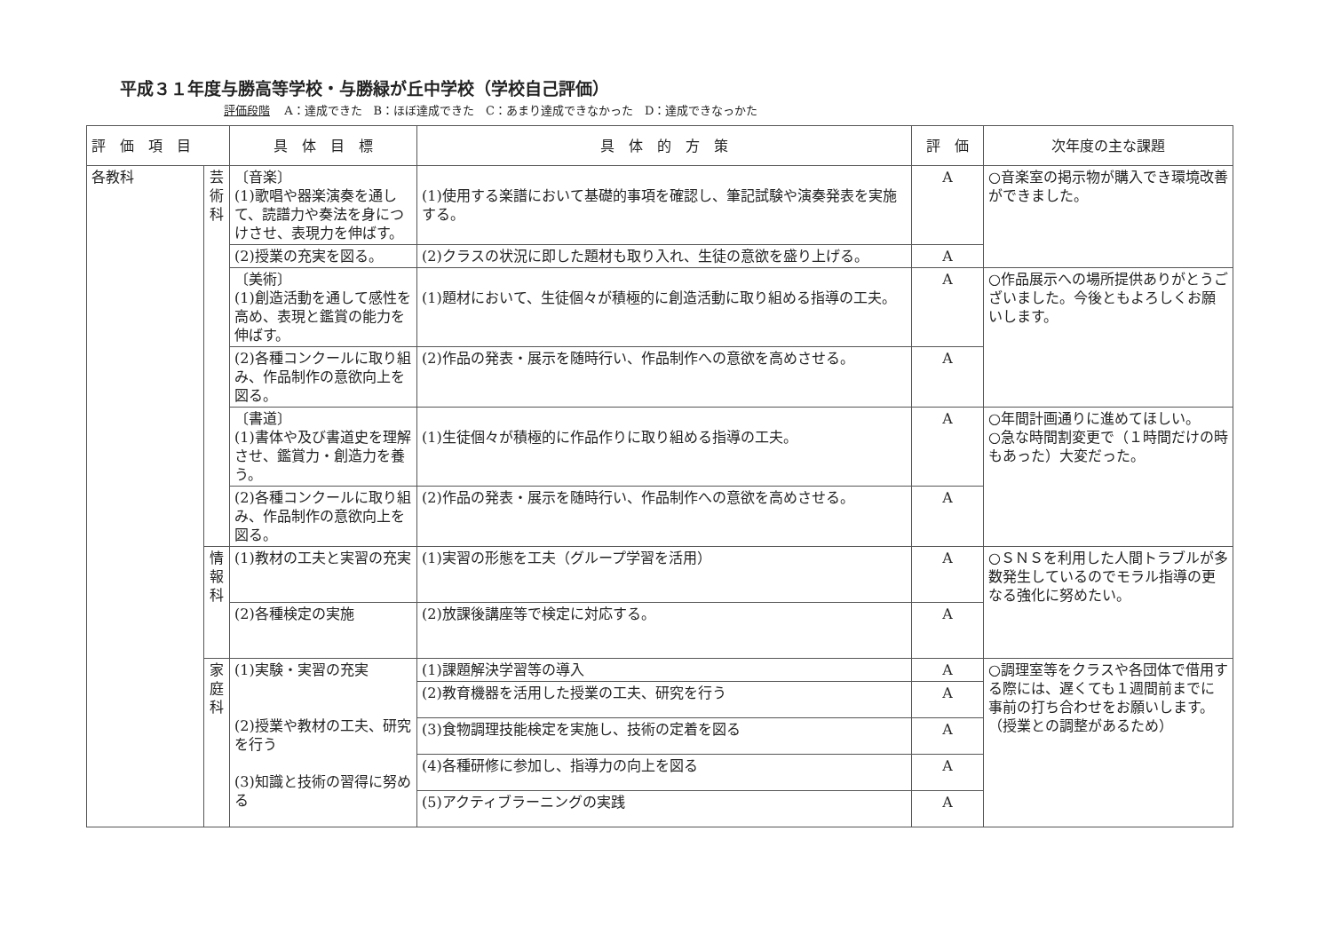平成３１年度与勝高等学校・与勝緑が丘中学校（学校自己評価）
評価段階 A：達成できた　B：ほぼ達成できた　C：あまり達成できなかった　D：達成できなっかた
| 評 価 項 目 | | 具 体 目 標 | 具 体 的 方 策 | 評 価 | 次年度の主な課題 |
| --- | --- | --- | --- | --- | --- |
| 各教科 | 芸術科 | 〔音楽〕 (1)歌唱や器楽演奏を通して、読譜力や奏法を身につけさせ、表現力を伸ばす。 | (1)使用する楽譜において基礎的事項を確認し、筆記試験や演奏発表を実施する。 | A | ○音楽室の掲示物が購入でき環境改善ができました。 |
| | | (2)授業の充実を図る。 | (2)クラスの状況に即した題材も取り入れ、生徒の意欲を盛り上げる。 | A | |
| | | 〔美術〕 (1)創造活動を通して感性を高め、表現と鑑賞の能力を伸ばす。 | (1)題材において、生徒個々が積極的に創造活動に取り組める指導の工夫。 | A | ○作品展示への場所提供ありがとうございました。今後ともよろしくお願いします。 |
| | | (2)各種コンクールに取り組み、作品制作の意欲向上を図る。 | (2)作品の発表・展示を随時行い、作品制作への意欲を高めさせる。 | A | |
| | | 〔書道〕 (1)書体や及び書道史を理解させ、鑑賞力・創造力を養う。 | (1)生徒個々が積極的に作品作りに取り組める指導の工夫。 | A | ○年間計画通りに進めてほしい。 ○急な時間割変更で（１時間だけの時もあった）大変だった。 |
| | | (2)各種コンクールに取り組み、作品制作の意欲向上を図る。 | (2)作品の発表・展示を随時行い、作品制作への意欲を高めさせる。 | A | |
| | 情報科 | (1)教材の工夫と実習の充実 | (1)実習の形態を工夫（グループ学習を活用） | A | ○ＳＮＳを利用した人間トラブルが多数発生しているのでモラル指導の更なる強化に努めたい。 |
| | | (2)各種検定の実施 | (2)放課後講座等で検定に対応する。 | A | |
| | 家庭科 | (1)実験・実習の充実 (2)授業や教材の工夫、研究を行う (3)知識と技術の習得に努める | (1)課題解決学習等の導入 | A | ○調理室等をクラスや各団体で借用する際には、遅くても１週間前までに事前の打ち合わせをお願いします。（授業との調整があるため） |
| | | | (2)教育機器を活用した授業の工夫、研究を行う | A | |
| | | | (3)食物調理技能検定を実施し、技術の定着を図る | A | |
| | | | (4)各種研修に参加し、指導力の向上を図る | A | |
| | | | (5)アクティブラーニングの実践 | A | |